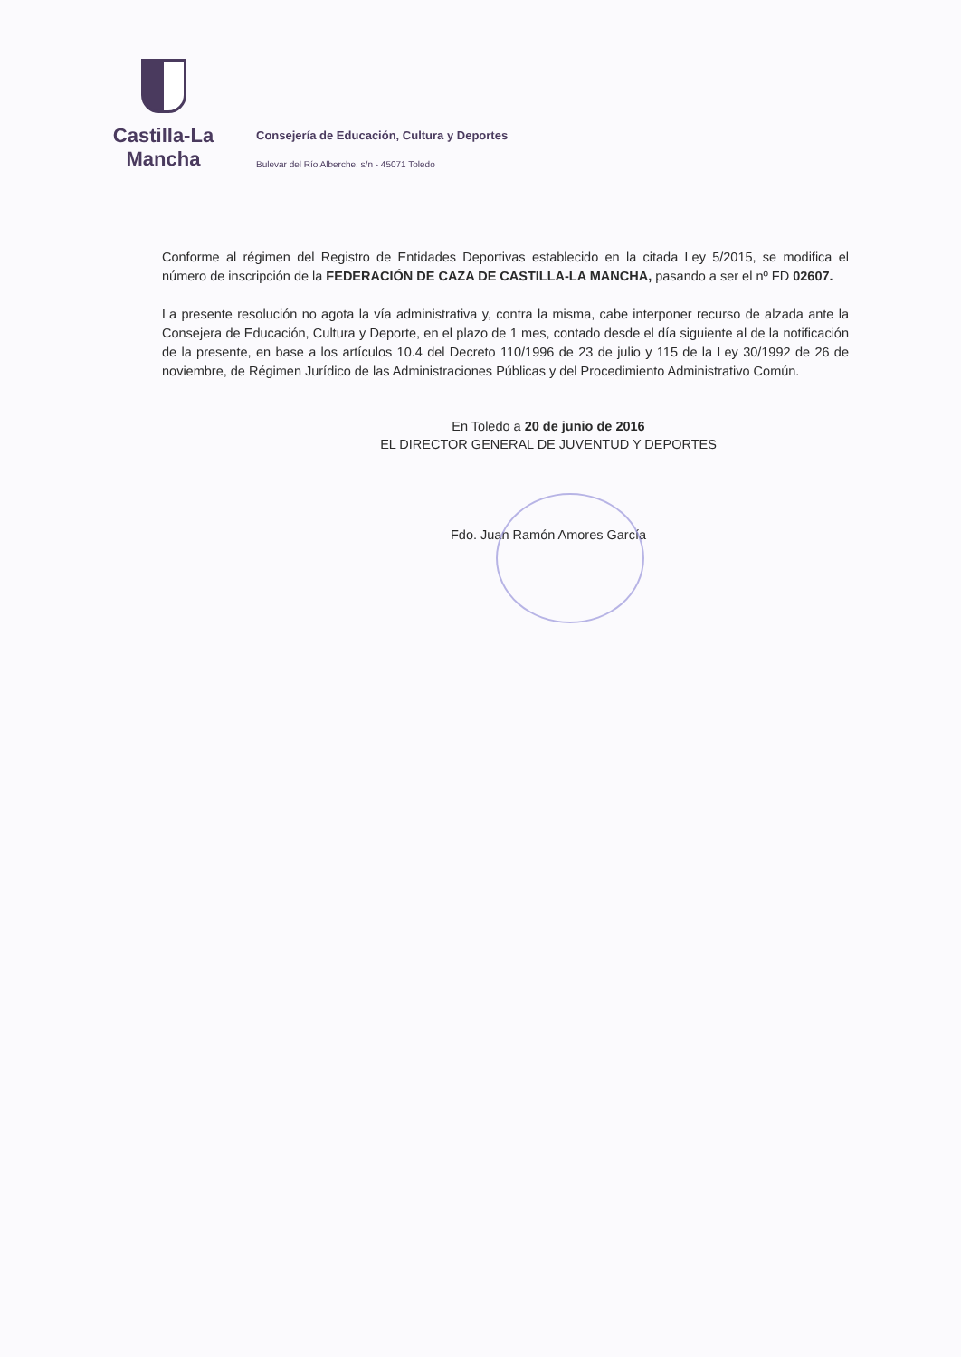Castilla-La Mancha
Consejería de Educación, Cultura y Deportes
Bulevar del Río Alberche, s/n - 45071 Toledo
Conforme al régimen del Registro de Entidades Deportivas establecido en la citada Ley 5/2015, se modifica el número de inscripción de la FEDERACIÓN DE CAZA DE CASTILLA-LA MANCHA, pasando a ser el nº FD 02607.
La presente resolución no agota la vía administrativa y, contra la misma, cabe interponer recurso de alzada ante la Consejera de Educación, Cultura y Deporte, en el plazo de 1 mes, contado desde el día siguiente al de la notificación de la presente, en base a los artículos 10.4 del Decreto 110/1996 de 23 de julio y 115 de la Ley 30/1992 de 26 de noviembre, de Régimen Jurídico de las Administraciones Públicas y del Procedimiento Administrativo Común.
En Toledo a 20 de junio de 2016
EL DIRECTOR GENERAL DE JUVENTUD Y DEPORTES
Fdo. Juan Ramón Amores García